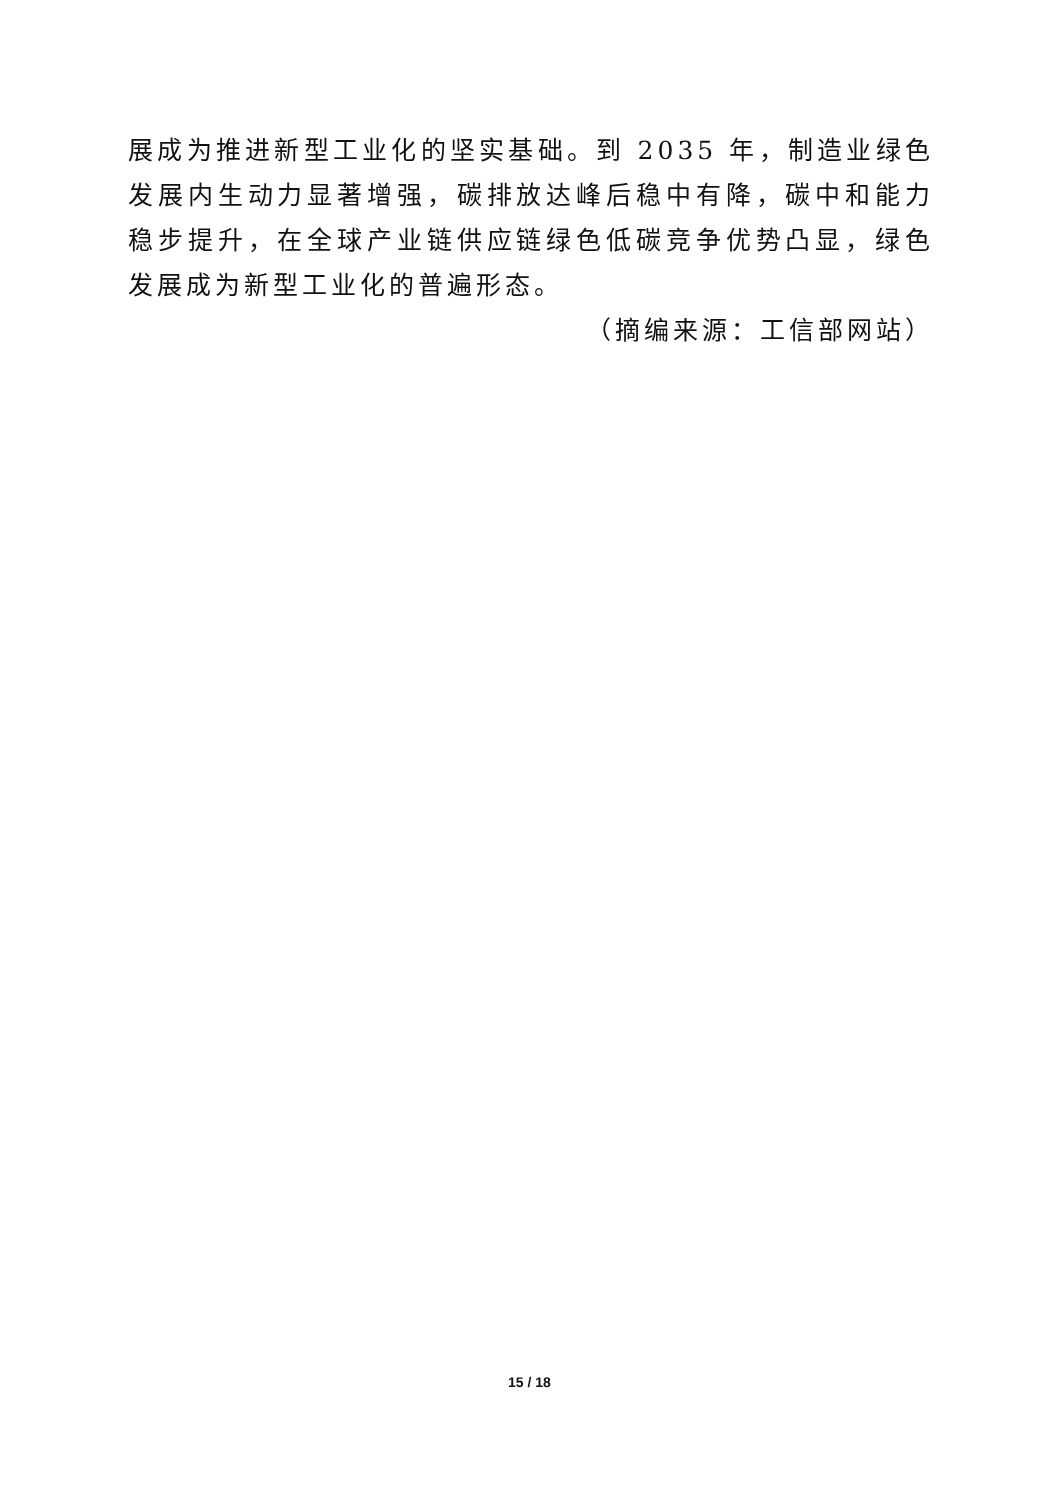展成为推进新型工业化的坚实基础。到 2035 年，制造业绿色发展内生动力显著增强，碳排放达峰后稳中有降，碳中和能力稳步提升，在全球产业链供应链绿色低碳竞争优势凸显，绿色发展成为新型工业化的普遍形态。
（摘编来源：工信部网站）
15 / 18